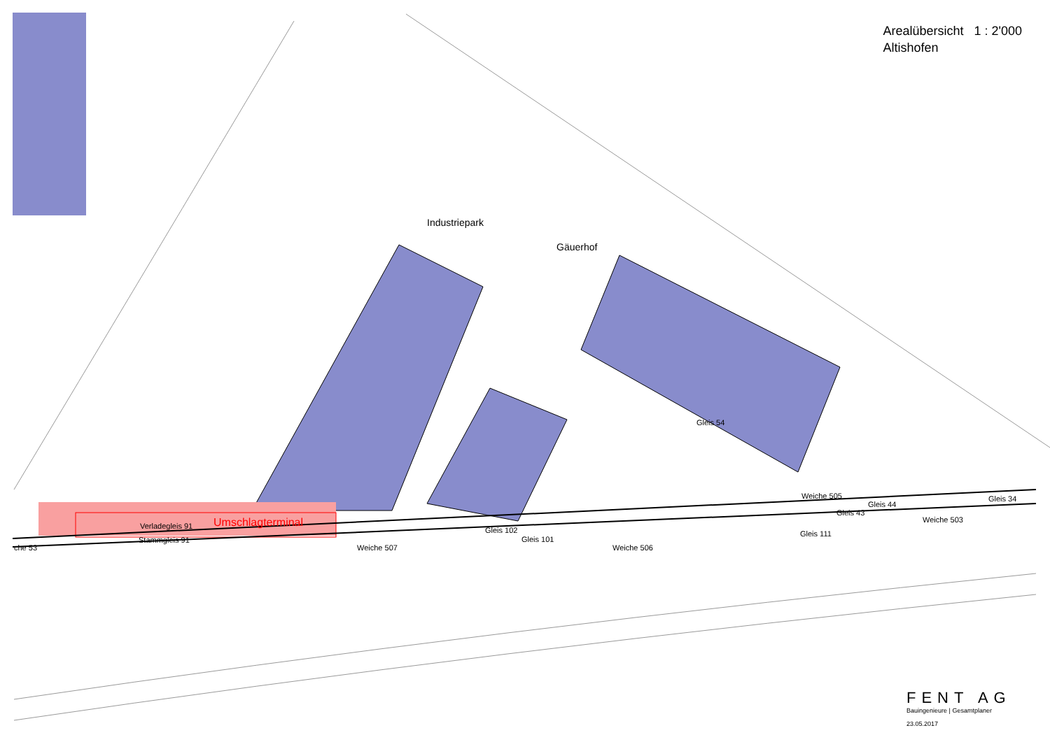Arealübersicht 1 : 2'000
Altishofen
Industriepark
Gäuerhof
Umschlagterminal
Verladegleis 91
Stammgleis 91
che 53 Weiche 507 Weiche 506
Gleis 102
Gleis 101
Gleis 111
Weiche 503
Gleis 34
Gleis 44
Weiche 505
Gleis 43
Gleis 54
FENT AG
Bauingenieure | Gesamtplaner
23.05.2017